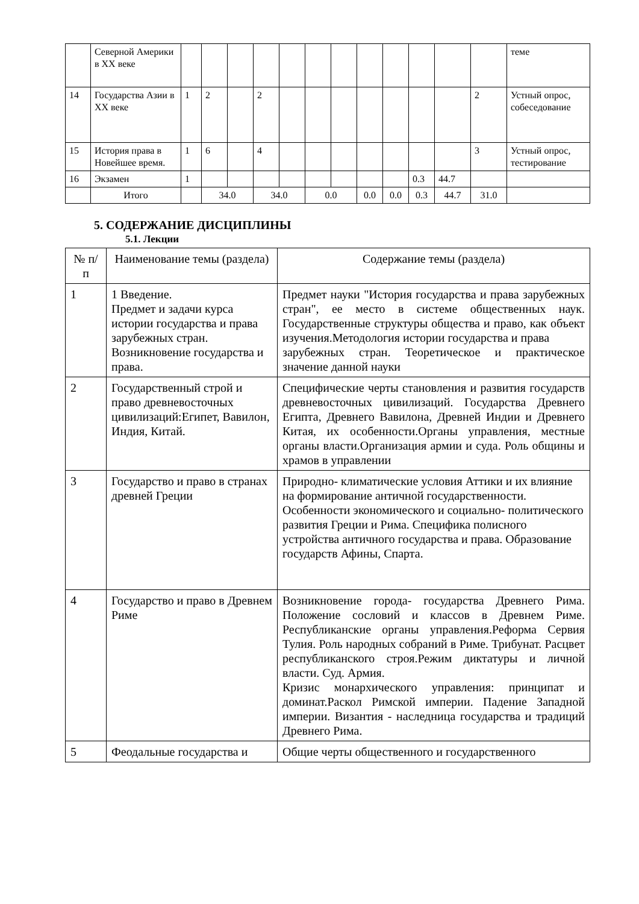| | Северной Америки в XX веке | | | | | | | | | | | | | теме |
| 14 | Государства Азии в XX веке | 1 | 2 | | 2 | | | | | | | | 2 | Устный опрос, собеседование |
| 15 | История права в Новейшее время. | 1 | 6 | | 4 | | | | | | | | 3 | Устный опрос, тестирование |
| 16 | Экзамен | 1 | | | | | | | | | 0.3 | 44.7 | | |
| | Итого | | 34.0 | | 34.0 | | 0.0 | | 0.0 | 0.0 | 0.3 | 44.7 | 31.0 | |
5. СОДЕРЖАНИЕ ДИСЦИПЛИНЫ
5.1. Лекции
| № п/п | Наименование темы (раздела) | Содержание темы (раздела) |
| --- | --- | --- |
| 1 | 1 Введение. Предмет и задачи курса истории государства и права зарубежных стран. Возникновение государства и права. | Предмет науки "История государства и права зарубежных стран", ее место в системе общественных наук. Государственные структуры общества и право, как объект изучения.Методология истории государства и права зарубежных стран. Теоретическое и практическое значение данной науки |
| 2 | Государственный строй и право древневосточных цивилизаций:Египет, Вавилон, Индия, Китай. | Специфические черты становления и развития государств древневосточных цивилизаций. Государства Древнего Египта, Древнего Вавилона, Древней Индии и Древнего Китая, их особенности.Органы управления, местные органы власти.Организация армии и суда. Роль общины и храмов в управлении |
| 3 | Государство и право в странах древней Греции | Природно- климатические условия Аттики и их влияние на формирование античной государственности. Особенности экономического и социально- политического развития Греции и Рима. Специфика полисного устройства античного государства и права. Образование государств Афины, Спарта. |
| 4 | Государство и право в Древнем Риме | Возникновение города- государства Древнего Рима. Положение сословий и классов в Древнем Риме. Республиканские органы управления.Реформа Сервия Тулия. Роль народных собраний в Риме. Трибунат. Расцвет республиканского строя.Режим диктатуры и личной власти. Суд. Армия. Кризис монархического управления: принципат и доминат.Раскол Римской империи. Падение Западной империи. Византия - наследница государства и традиций Древнего Рима. |
| 5 | Феодальные государства и | Общие черты общественного и государственного |